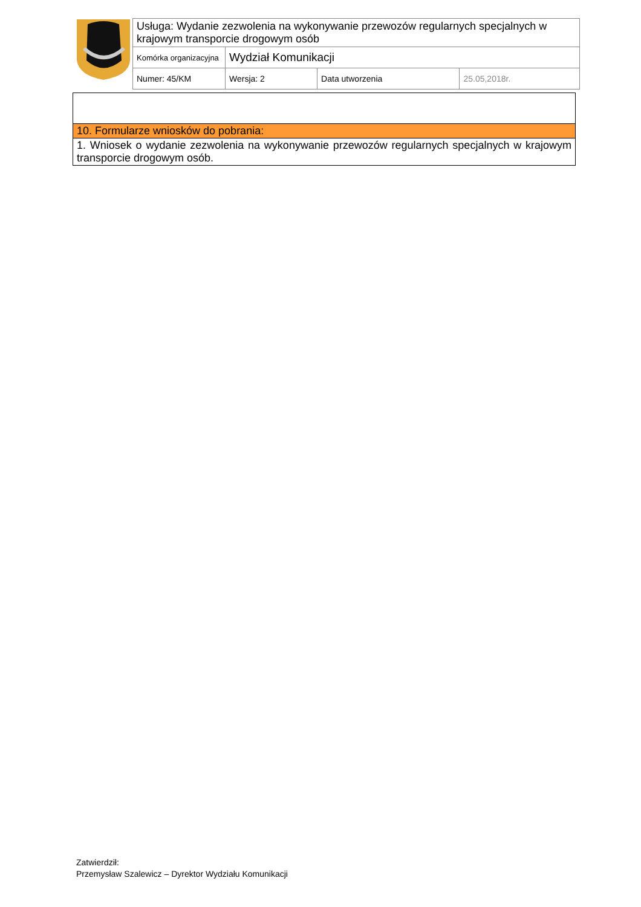| Usługa: Wydanie zezwolenia na wykonywanie przewozów regularnych specjalnych w krajowym transporcie drogowym osób | | | |
| Komórka organizacyjna | Wydział Komunikacji | | |
| Numer: 45/KM | Wersja: 2 | Data utworzenia | 25.05,2018r. |
| 10. Formularze wniosków do pobrania: |
| 1. Wniosek o wydanie zezwolenia na wykonywanie przewozów regularnych specjalnych w krajowym transporcie drogowym osób. |
Zatwierdził:
Przemysław Szalewicz – Dyrektor Wydziału Komunikacji